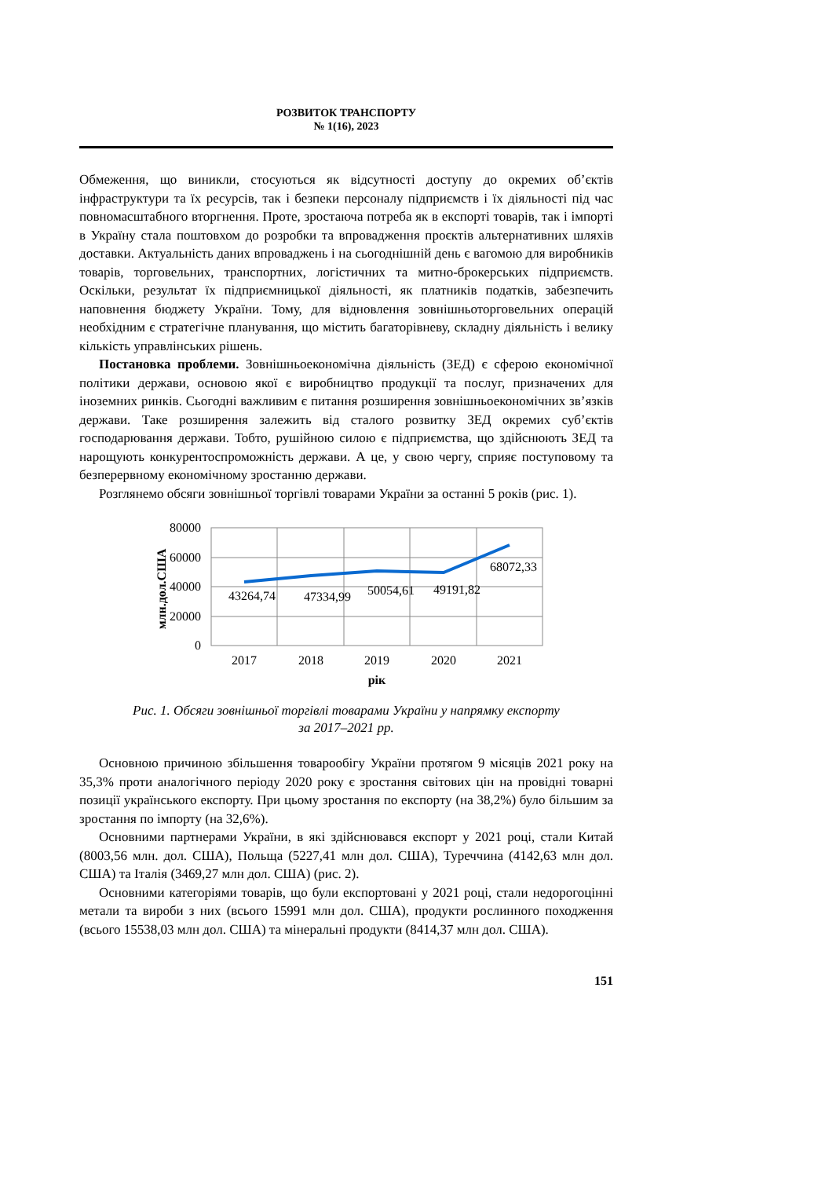РОЗВИТОК ТРАНСПОРТУ
№ 1(16), 2023
Обмеження, що виникли, стосуються як відсутності доступу до окремих об’єктів інфраструктури та їх ресурсів, так і безпеки персоналу підприємств і їх діяльності під час повномасштабного вторгнення. Проте, зростаюча потреба як в експорті товарів, так і імпорті в Україну стала поштовхом до розробки та впровадження проєктів альтернативних шляхів доставки. Актуальність даних впроваджень і на сьогоднішній день є вагомою для виробників товарів, торговельних, транспортних, логістичних та митно-брокерських підприємств. Оскільки, результат їх підприємницької діяльності, як платників податків, забезпечить наповнення бюджету України. Тому, для відновлення зовнішньоторговельних операцій необхідним є стратегічне планування, що містить багаторівневу, складну діяльність і велику кількість управлінських рішень.
Постановка проблеми. Зовнішньоекономічна діяльність (ЗЕД) є сферою економічної політики держави, основою якої є виробництво продукції та послуг, призначених для іноземних ринків. Сьогодні важливим є питання розширення зовнішньоекономічних зв’язків держави. Таке розширення залежить від сталого розвитку ЗЕД окремих суб’єктів господарювання держави. Тобто, рушійною силою є підприємства, що здійснюють ЗЕД та нарощують конкурентоспроможність держави. А це, у свою чергу, сприяє поступовому та безперервному економічному зростанню держави.
Розглянемо обсяги зовнішньої торгівлі товарами України за останні 5 років (рис. 1).
80000
60000
40000
20000
0
млн.дол.США
43264,74
47334,99
50054,61
49191,82
68072,33
2017
2018
2019
2020
2021
рік
Рис. 1. Обсяги зовнішньої торгівлі товарами України у напрямку експорту
за 2017–2021 рр.
Основною причиною збільшення товарообігу України протягом 9 місяців 2021 року на 35,3% проти аналогічного періоду 2020 року є зростання світових цін на провідні товарні позиції українського експорту. При цьому зростання по експорту (на 38,2%) було більшим за зростання по імпорту (на 32,6%).
Основними партнерами України, в які здійснювався експорт у 2021 році, стали Китай (8003,56 млн. дол. США), Польща (5227,41 млн дол. США), Туреччина (4142,63 млн дол. США) та Італія (3469,27 млн дол. США) (рис. 2).
Основними категоріями товарів, що були експортовані у 2021 році, стали недорогоцінні метали та вироби з них (всього 15991 млн дол. США), продукти рослинного походження (всього 15538,03 млн дол. США) та мінеральні продукти (8414,37 млн дол. США).
151